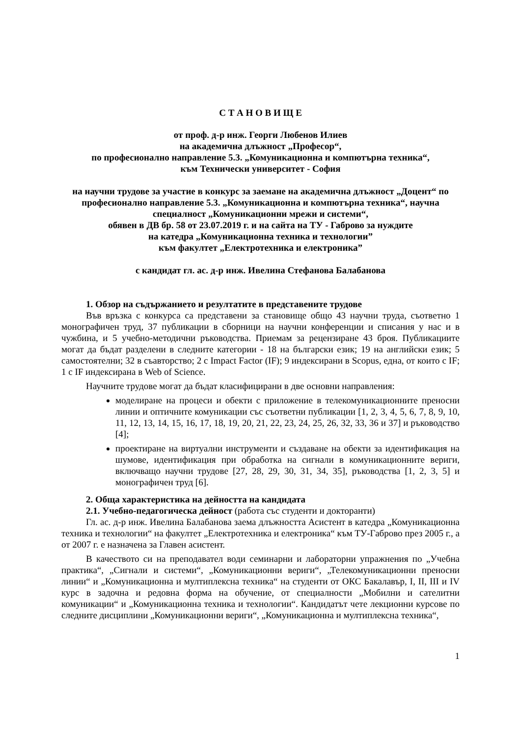С Т А Н О В И Щ Е
от проф. д-р инж. Георги Любенов Илиев
на академична длъжност „Професор“,
по професионално направление 5.3. „Комуникационна и компютърна техника“,
към Технически университет - София
на научни трудове за участие в конкурс за заемане на академична длъжност „Доцент“ по професионално направление 5.3. „Комуникационна и компютърна техника“, научна специалност „Комуникационни мрежи и системи“,
обявен в ДВ бр. 58 от 23.07.2019 г. и на сайта на ТУ - Габрово за нуждите
на катедра „Комуникационна техника и технологии”
към факултет „Електротехника и електроника”
с кандидат гл. ас. д-р инж. Ивелина Стефанова Балабанова
1. Обзор на съдържанието и резултатите в представените трудове
Във връзка с конкурса са представени за становище общо 43 научни труда, съответно 1 монографичен труд, 37 публикации в сборници на научни конференции и списания у нас и в чужбина, и 5 учебно-методични ръководства. Приемам за рецензиране 43 броя. Публикациите могат да бъдат разделени в следните категории - 18 на български език; 19 на английски език; 5 самостоятелни; 32 в съавторство; 2 с Impact Factor (IF); 9 индексирани в Scopus, една, от които с IF; 1 с IF индексирана в Web of Science.
Научните трудове могат да бъдат класифицирани в две основни направления:
моделиране на процеси и обекти с приложение в телекомуникационните преносни линии и оптичните комуникации със съответни публикации [1, 2, 3, 4, 5, 6, 7, 8, 9, 10, 11, 12, 13, 14, 15, 16, 17, 18, 19, 20, 21, 22, 23, 24, 25, 26, 32, 33, 36 и 37] и ръководство [4];
проектиране на виртуални инструменти и създаване на обекти за идентификация на шумове, идентификация при обработка на сигнали в комуникационните вериги, включващо научни трудове [27, 28, 29, 30, 31, 34, 35], ръководства [1, 2, 3, 5] и монографичен труд [6].
2. Обща характеристика на дейността на кандидата
2.1. Учебно-педагогическа дейност (работа със студенти и докторанти)
Гл. ас. д-р инж. Ивелина Балабанова заема длъжността Асистент в катедра „Комуникационна техника и технологии“ на факултет „Електротехника и електроника“ към ТУ-Габрово през 2005 г., а от 2007 г. е назначена за Главен асистент.
В качеството си на преподавател води семинарни и лабораторни упражнения по „Учебна практика“, „Сигнали и системи“, „Комуникационни вериги“, „Телекомуникационни преносни линии“ и „Комуникационна и мултиплексна техника“ на студенти от ОКС Бакалавър, I, II, III и IV курс в задочна и редовна форма на обучение, от специалности „Мобилни и сателитни комуникации“ и „Комуникационна техника и технологии“. Кандидатът чете лекционни курсове по следните дисциплини „Комуникационни вериги“, „Комуникационна и мултиплексна техника“,
1